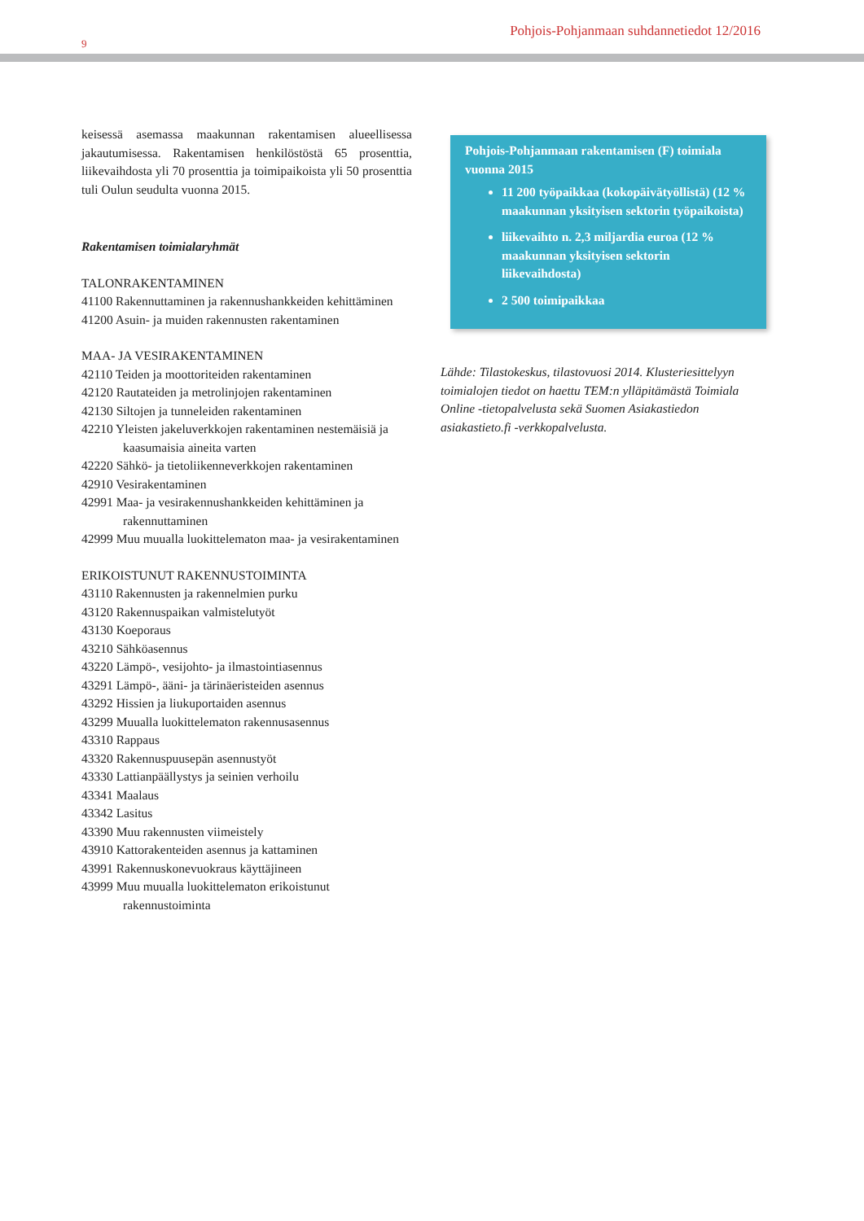9
Pohjois-Pohjanmaan suhdannetiedot 12/2016
keisessä asemassa maakunnan rakentamisen alueellisessa jakautumisessa. Rakentamisen henkilöstöstä 65 prosenttia, liikevaihdosta yli 70 prosenttia ja toimipaikoista yli 50 prosenttia tuli Oulun seudulta vuonna 2015.
Rakentamisen toimialaryhmät
TALONRAKENTAMINEN
41100 Rakennuttaminen ja rakennushankkeiden kehittäminen
41200 Asuin- ja muiden rakennusten rakentaminen
MAA- JA VESIRAKENTAMINEN
42110 Teiden ja moottoriteiden rakentaminen
42120 Rautateiden ja metrolinjojen rakentaminen
42130 Siltojen ja tunneleiden rakentaminen
42210 Yleisten jakeluverkkojen rakentaminen nestemäisiä ja kaasumaisia aineita varten
42220 Sähkö- ja tietoliikenneverkkojen rakentaminen
42910 Vesirakentaminen
42991 Maa- ja vesirakennushankkeiden kehittäminen ja rakennuttaminen
42999 Muu muualla luokittelematon maa- ja vesirakentaminen
ERIKOISTUNUT RAKENNUSTOIMINTA
43110 Rakennusten ja rakennelmien purku
43120 Rakennuspaikan valmistelutyöt
43130 Koeporaus
43210 Sähköasennus
43220 Lämpö-, vesijohto- ja ilmastointiasennus
43291 Lämpö-, ääni- ja tärinäeristeiden asennus
43292 Hissien ja liukuportaiden asennus
43299 Muualla luokittelematon rakennusasennus
43310 Rappaus
43320 Rakennuspuusepän asennustyöt
43330 Lattianpäällystys ja seinien verhoilu
43341 Maalaus
43342 Lasitus
43390 Muu rakennusten viimeistely
43910 Kattorakenteiden asennus ja kattaminen
43991 Rakennuskonevuokraus käyttäjineen
43999 Muu muualla luokittelematon erikoistunut rakennustoiminta
Pohjois-Pohjanmaan rakentamisen (F) toimiala vuonna 2015
11 200 työpaikkaa (kokopäivätyöllistä) (12 % maakunnan yksityisen sektorin työpaikoista)
liikevaihto n. 2,3 miljardia euroa (12 % maakunnan yksityisen sektorin liikevaihdosta)
2 500 toimipaikkaa
Lähde: Tilastokeskus, tilastovuosi 2014. Klusteriesittelyyn toimialojen tiedot on haettu TEM:n ylläpitämästä Toimiala Online -tietopalvelusta sekä Suomen Asiakastiedon asiakastieto.fi -verkkopalvelusta.